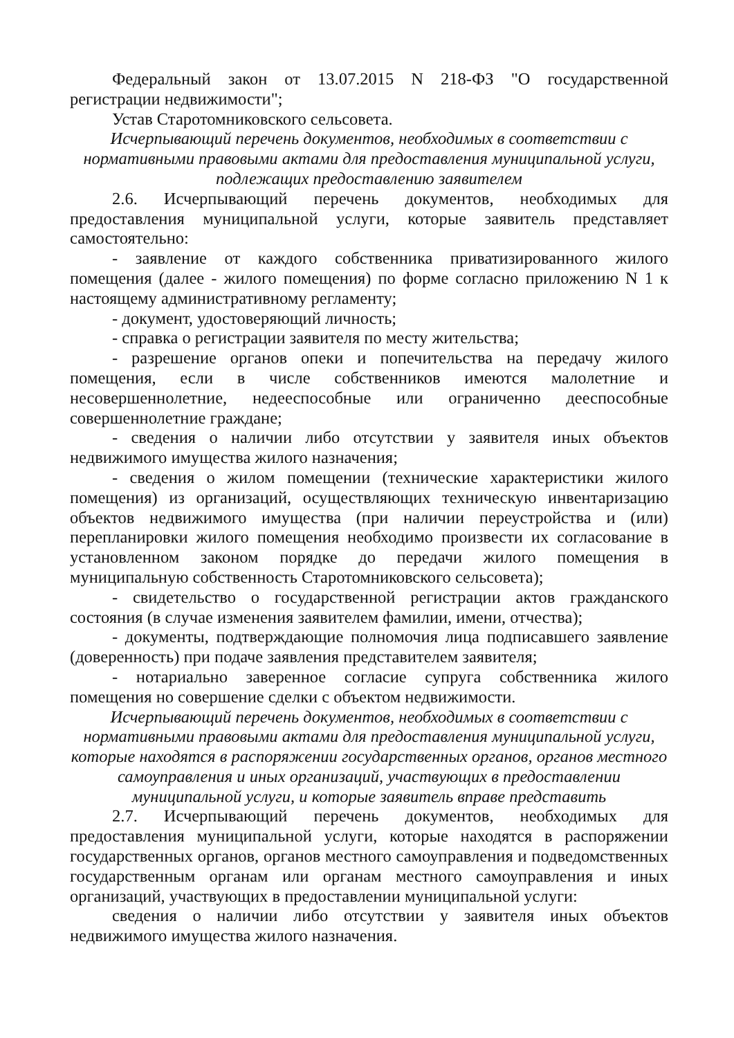Федеральный закон от 13.07.2015 N 218-ФЗ "О государственной регистрации недвижимости";
Устав Старотомниковского сельсовета.
Исчерпывающий перечень документов, необходимых в соответствии с нормативными правовыми актами для предоставления муниципальной услуги, подлежащих предоставлению заявителем
2.6. Исчерпывающий перечень документов, необходимых для предоставления муниципальной услуги, которые заявитель представляет самостоятельно:
- заявление от каждого собственника приватизированного жилого помещения (далее - жилого помещения) по форме согласно приложению N 1 к настоящему административному регламенту;
- документ, удостоверяющий личность;
- справка о регистрации заявителя по месту жительства;
- разрешение органов опеки и попечительства на передачу жилого помещения, если в числе собственников имеются малолетние и несовершеннолетние, недееспособные или ограниченно дееспособные совершеннолетние граждане;
- сведения о наличии либо отсутствии у заявителя иных объектов недвижимого имущества жилого назначения;
- сведения о жилом помещении (технические характеристики жилого помещения) из организаций, осуществляющих техническую инвентаризацию объектов недвижимого имущества (при наличии переустройства и (или) перепланировки жилого помещения необходимо произвести их согласование в установленном законом порядке до передачи жилого помещения в муниципальную собственность Старотомниковского сельсовета);
- свидетельство о государственной регистрации актов гражданского состояния (в случае изменения заявителем фамилии, имени, отчества);
- документы, подтверждающие полномочия лица подписавшего заявление (доверенность) при подаче заявления представителем заявителя;
- нотариально заверенное согласие супруга собственника жилого помещения но совершение сделки с объектом недвижимости.
Исчерпывающий перечень документов, необходимых в соответствии с нормативными правовыми актами для предоставления муниципальной услуги, которые находятся в распоряжении государственных органов, органов местного самоуправления и иных организаций, участвующих в предоставлении муниципальной услуги, и которые заявитель вправе представить
2.7. Исчерпывающий перечень документов, необходимых для предоставления муниципальной услуги, которые находятся в распоряжении государственных органов, органов местного самоуправления и подведомственных государственным органам или органам местного самоуправления и иных организаций, участвующих в предоставлении муниципальной услуги:
сведения о наличии либо отсутствии у заявителя иных объектов недвижимого имущества жилого назначения.